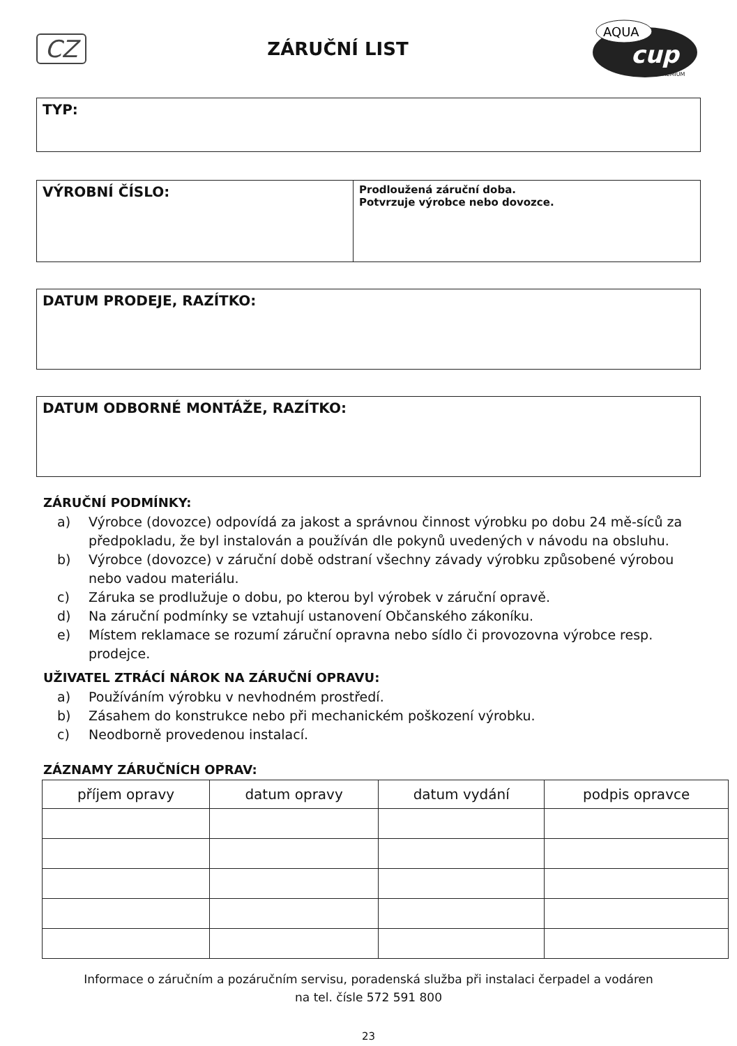CZ
ZÁRUČNÍ LIST
AQUA
cup
PREMIUM
TYP:
VÝROBNÍ ČÍSLO:
Prodloužená záruční doba.
Potvrzuje výrobce nebo dovozce.
DATUM PRODEJE, RAZÍTKO:
DATUM ODBORNÉ MONTÁŽE, RAZÍTKO:
ZÁRUČNÍ PODMÍNKY:
a) Výrobce (dovozce) odpovídá za jakost a správnou činnost výrobku po dobu 24 mě-síců za předpokladu, že byl instalován a používán dle pokynů uvedených v návodu na obsluhu.
b) Výrobce (dovozce) v záruční době odstraní všechny závady výrobku způsobené výrobou nebo vadou materiálu.
c) Záruka se prodlužuje o dobu, po kterou byl výrobek v záruční opravě.
d) Na záruční podmínky se vztahují ustanovení Občanského zákoníku.
e) Místem reklamace se rozumí záruční opravna nebo sídlo či provozovna výrobce resp. prodejce.
UŽIVATEL ZTRÁCÍ NÁROK NA ZÁRUČNÍ OPRAVU:
a) Používáním výrobku v nevhodném prostředí.
b) Zásahem do konstrukce nebo při mechanickém poškození výrobku.
c) Neodborně provedenou instalací.
ZÁZNAMY ZÁRUČNÍCH OPRAV:
| příjem opravy | datum opravy | datum vydání | podpis opravce |
| --- | --- | --- | --- |
Informace o záručním a pozáručním servisu, poradenská služba při instalaci čerpadel a vodáren
na tel. čísle 572 591 800
23